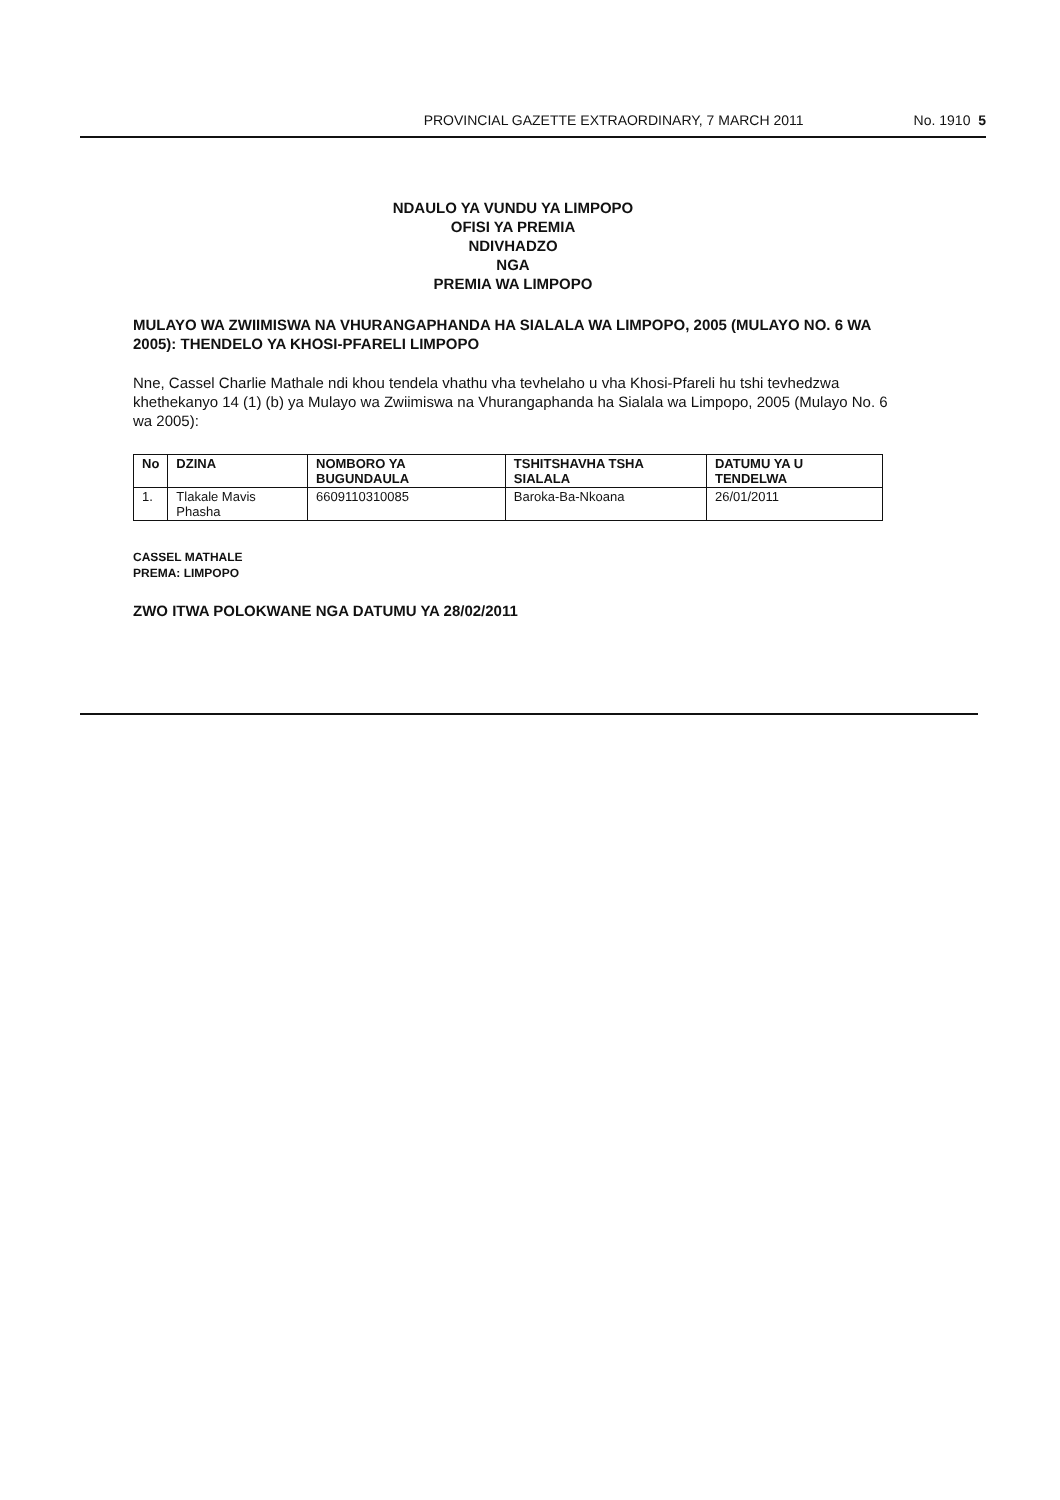PROVINCIAL GAZETTE EXTRAORDINARY, 7 MARCH 2011 No. 1910 5
NDAULO YA VUNDU YA LIMPOPO
OFISI YA PREMIA
NDIVHADZO
NGA
PREMIA WA LIMPOPO
MULAYO WA ZWIIMISWA NA VHURANGAPHANDA HA SIALALA WA LIMPOPO, 2005 (MULAYO NO. 6 WA 2005): THENDELO YA KHOSI-PFARELI LIMPOPO
Nne, Cassel Charlie Mathale ndi khou tendela vhathu vha tevhelaho u vha Khosi-Pfareli hu tshi tevhedzwa khethekanyo 14 (1) (b) ya Mulayo wa Zwiimiswa na Vhurangaphanda ha Sialala wa Limpopo, 2005 (Mulayo No. 6 wa 2005):
| No | DZINA | NOMBORO YA BUGUNDAULA | TSHITSHAVHA TSHA SIALALA | DATUMU YA U TENDELWA |
| --- | --- | --- | --- | --- |
| 1. | Tlakale Mavis Phasha | 6609110310085 | Baroka-Ba-Nkoana | 26/01/2011 |
CASSEL MATHALE
PREMA: LIMPOPO
ZWO ITWA POLOKWANE NGA DATUMU YA 28/02/2011